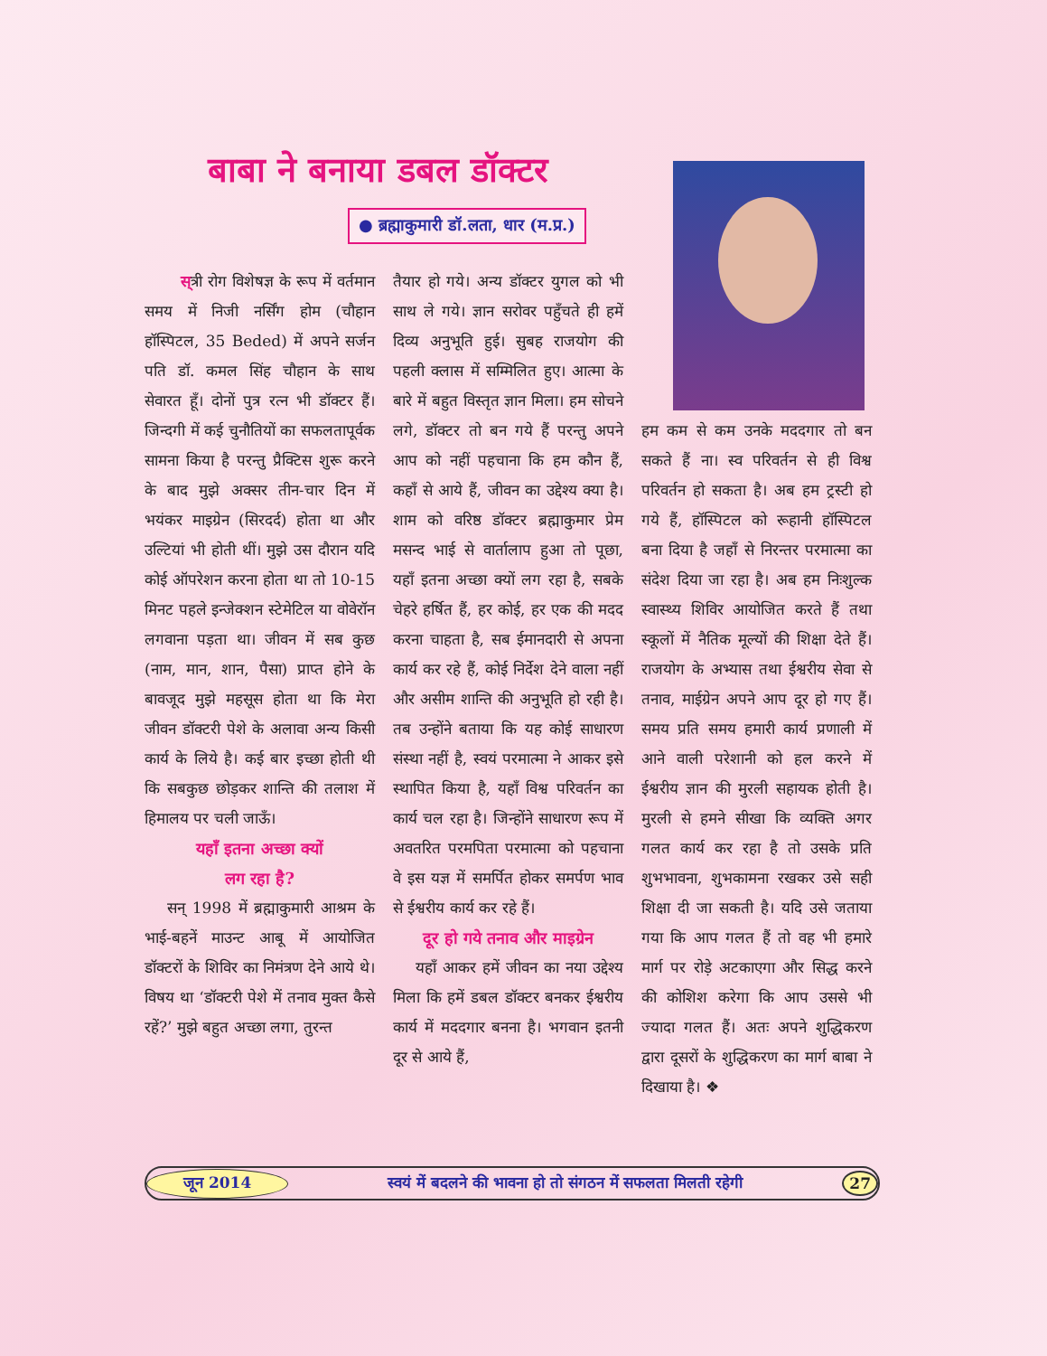बाबा ने बनाया डबल डॉक्टर
● ब्रह्माकुमारी डॉ.लता, धार (म.प्र.)
स्त्री रोग विशेषज्ञ के रूप में वर्तमान समय में निजी नर्सिंग होम (चौहान हॉस्पिटल, 35 Beded) में अपने सर्जन पति डॉ. कमल सिंह चौहान के साथ सेवारत हूँ। दोनों पुत्र रत्न भी डॉक्टर हैं। जिन्दगी में कई चुनौतियों का सफलतापूर्वक सामना किया है परन्तु प्रैक्टिस शुरू करने के बाद मुझे अक्सर तीन-चार दिन में भयंकर माइग्रेन (सिरदर्द) होता था और उल्टियां भी होती थीं। मुझे उस दौरान यदि कोई ऑपरेशन करना होता था तो 10-15 मिनट पहले इन्जेक्शन स्टेमेटिल या वोवेरॉन लगवाना पड़ता था। जीवन में सब कुछ (नाम, मान, शान, पैसा) प्राप्त होने के बावजूद मुझे महसूस होता था कि मेरा जीवन डॉक्टरी पेशे के अलावा अन्य किसी कार्य के लिये है। कई बार इच्छा होती थी कि सबकुछ छोड़कर शान्ति की तलाश में हिमालय पर चली जाऊँ।
यहाँ इतना अच्छा क्यों
लग रहा है?
सन् 1998 में ब्रह्माकुमारी आश्रम के भाई-बहनें माउन्ट आबू में आयोजित डॉक्टरों के शिविर का निमंत्रण देने आये थे। विषय था ‘डॉक्टरी पेशे में तनाव मुक्त कैसे रहें?’ मुझे बहुत अच्छा लगा, तुरन्त
तैयार हो गये। अन्य डॉक्टर युगल को भी साथ ले गये। ज्ञान सरोवर पहुँचते ही हमें दिव्य अनुभूति हुई। सुबह राजयोग की पहली क्लास में सम्मिलित हुए। आत्मा के बारे में बहुत विस्तृत ज्ञान मिला। हम सोचने लगे, डॉक्टर तो बन गये हैं परन्तु अपने आप को नहीं पहचाना कि हम कौन हैं, कहाँ से आये हैं, जीवन का उद्देश्य क्या है। शाम को वरिष्ठ डॉक्टर ब्रह्माकुमार प्रेम मसन्द भाई से वार्तालाप हुआ तो पूछा, यहाँ इतना अच्छा क्यों लग रहा है, सबके चेहरे हर्षित हैं, हर कोई, हर एक की मदद करना चाहता है, सब ईमानदारी से अपना कार्य कर रहे हैं, कोई निर्देश देने वाला नहीं और असीम शान्ति की अनुभूति हो रही है। तब उन्होंने बताया कि यह कोई साधारण संस्था नहीं है, स्वयं परमात्मा ने आकर इसे स्थापित किया है, यहाँ विश्व परिवर्तन का कार्य चल रहा है। जिन्होंने साधारण रूप में अवतरित परमपिता परमात्मा को पहचाना वे इस यज्ञ में समर्पित होकर समर्पण भाव से ईश्वरीय कार्य कर रहे हैं।
दूर हो गये तनाव और माइग्रेन
यहाँ आकर हमें जीवन का नया उद्देश्य मिला कि हमें डबल डॉक्टर बनकर ईश्वरीय कार्य में मददगार बनना है। भगवान इतनी दूर से आये हैं,
हम कम से कम उनके मददगार तो बन सकते हैं ना। स्व परिवर्तन से ही विश्व परिवर्तन हो सकता है। अब हम ट्रस्टी हो गये हैं, हॉस्पिटल को रूहानी हॉस्पिटल बना दिया है जहाँ से निरन्तर परमात्मा का संदेश दिया जा रहा है। अब हम निःशुल्क स्वास्थ्य शिविर आयोजित करते हैं तथा स्कूलों में नैतिक मूल्यों की शिक्षा देते हैं। राजयोग के अभ्यास तथा ईश्वरीय सेवा से तनाव, माईग्रेन अपने आप दूर हो गए हैं। समय प्रति समय हमारी कार्य प्रणाली में आने वाली परेशानी को हल करने में ईश्वरीय ज्ञान की मुरली सहायक होती है। मुरली से हमने सीखा कि व्यक्ति अगर गलत कार्य कर रहा है तो उसके प्रति शुभभावना, शुभकामना रखकर उसे सही शिक्षा दी जा सकती है। यदि उसे जताया गया कि आप गलत हैं तो वह भी हमारे मार्ग पर रोड़े अटकाएगा और सिद्ध करने की कोशिश करेगा कि आप उससे भी ज्यादा गलत हैं। अतः अपने शुद्धिकरण द्वारा दूसरों के शुद्धिकरण का मार्ग बाबा ने दिखाया है। ❖
जून 2014 स्वयं में बदलने की भावना हो तो संगठन में सफलता मिलती रहेगी 27